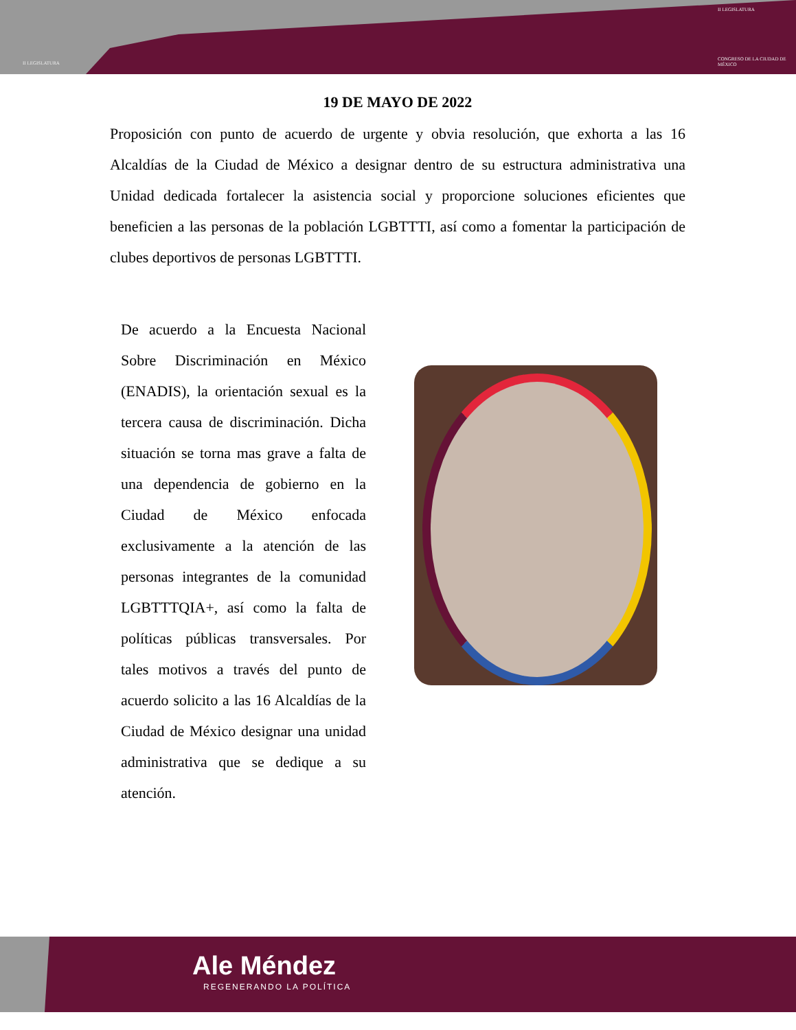II LEGISLATURA
II LEGISLATURA
CONGRESO DE LA CIUDAD DE MÉXICO
19 DE MAYO DE 2022
Proposición con punto de acuerdo de urgente y obvia resolución, que exhorta a las 16 Alcaldías de la Ciudad de México a designar dentro de su estructura administrativa una Unidad dedicada fortalecer la asistencia social y proporcione soluciones eficientes que beneficien a las personas de la población LGBTTTI, así como a fomentar la participación de clubes deportivos de personas LGBTTTI.
De acuerdo a la Encuesta Nacional Sobre Discriminación en México (ENADIS), la orientación sexual es la tercera causa de discriminación. Dicha situación se torna mas grave a falta de una dependencia de gobierno en la Ciudad de México enfocada exclusivamente a la atención de las personas integrantes de la comunidad LGBTTTQIA+, así como la falta de políticas públicas transversales. Por tales motivos a través del punto de acuerdo solicito a las 16 Alcaldías de la Ciudad de México designar una unidad administrativa que se dedique a su atención.
Ale Méndez
REGENERANDO LA POLÍTICA